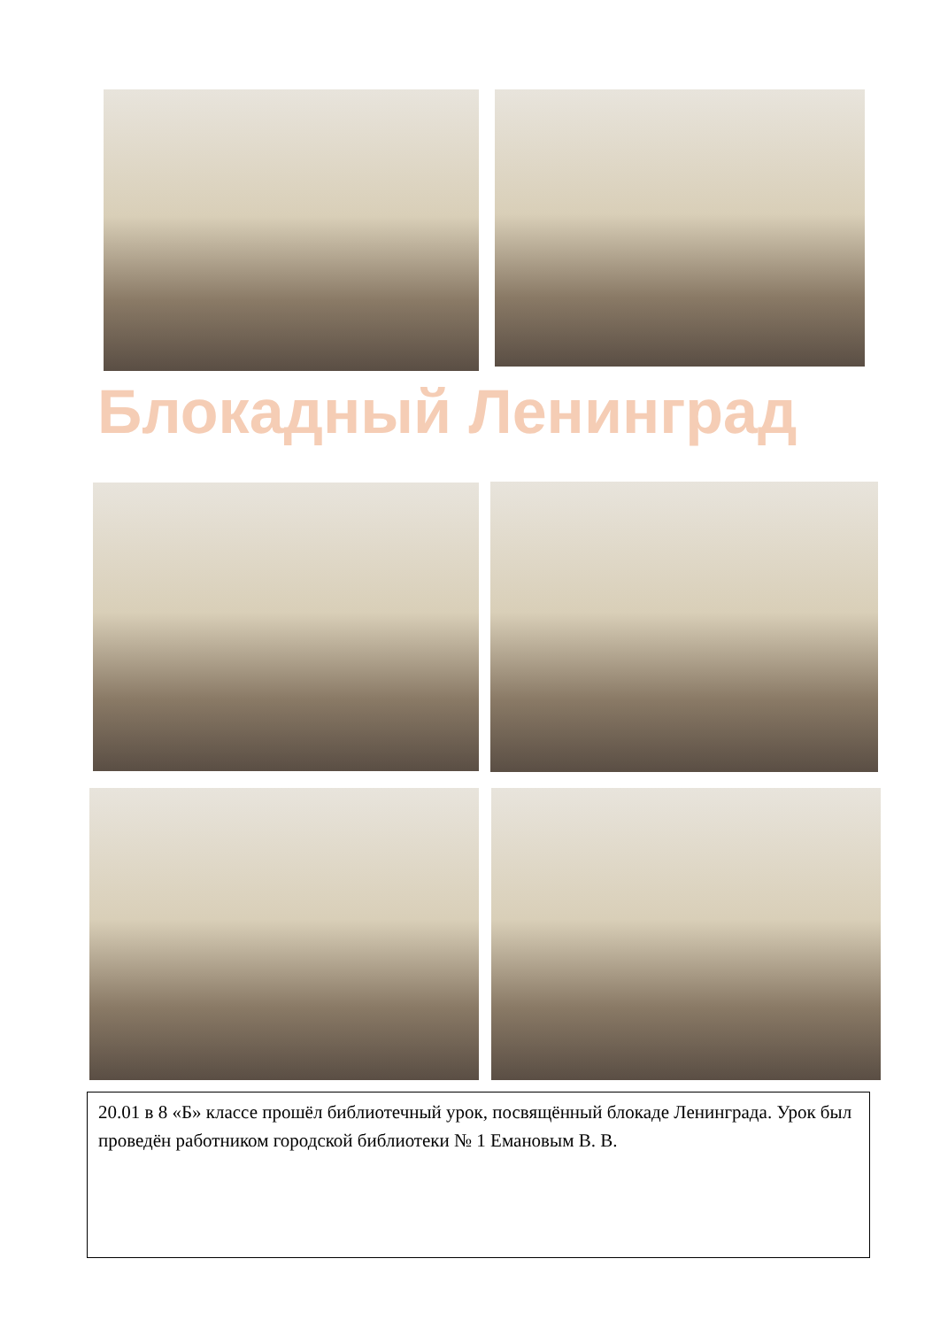Блокадный Ленинград
20.01 в 8 «Б» классе прошёл библиотечный урок, посвящённый блокаде Ленинграда. Урок был проведён работником городской библиотеки № 1 Емановым В. В.